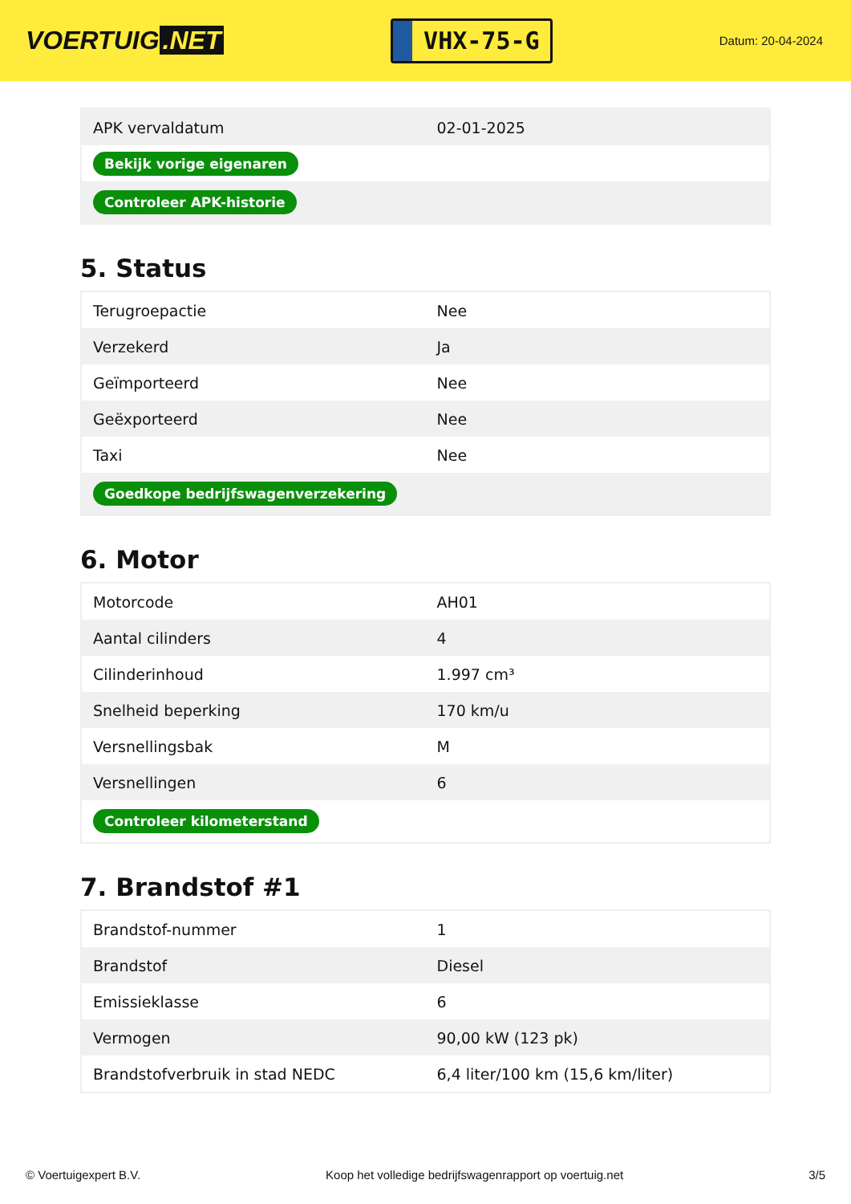VOERTUIG.NET
VHX-75-G
Datum: 20-04-2024
| APK vervaldatum | 02-01-2025 |
| Bekijk vorige eigenaren | |
| Controleer APK-historie | |
5. Status
| Terugroepactie | Nee |
| Verzekerd | Ja |
| Geïmporteerd | Nee |
| Geëxporteerd | Nee |
| Taxi | Nee |
| Goedkope bedrijfswagenverzekering | |
6. Motor
| Motorcode | AH01 |
| Aantal cilinders | 4 |
| Cilinderinhoud | 1.997 cm³ |
| Snelheid beperking | 170 km/u |
| Versnellingsbak | M |
| Versnellingen | 6 |
| Controleer kilometerstand | |
7. Brandstof #1
| Brandstof-nummer | 1 |
| Brandstof | Diesel |
| Emissieklasse | 6 |
| Vermogen | 90,00 kW (123 pk) |
| Brandstofverbruik in stad NEDC | 6,4 liter/100 km (15,6 km/liter) |
© Voertuigexpert B.V. Koop het volledige bedrijfswagenrapport op voertuig.net 3/5